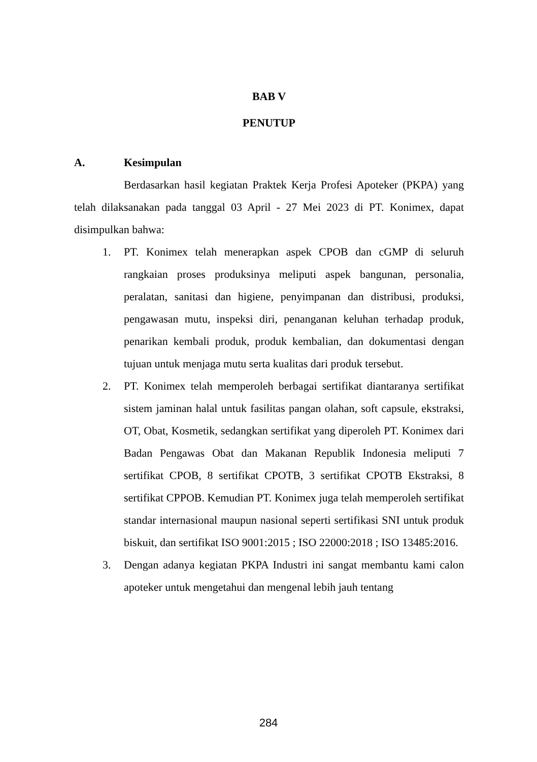BAB V
PENUTUP
A. Kesimpulan
Berdasarkan hasil kegiatan Praktek Kerja Profesi Apoteker (PKPA) yang telah dilaksanakan pada tanggal 03 April - 27 Mei 2023 di PT. Konimex, dapat disimpulkan bahwa:
1. PT. Konimex telah menerapkan aspek CPOB dan cGMP di seluruh rangkaian proses produksinya meliputi aspek bangunan, personalia, peralatan, sanitasi dan higiene, penyimpanan dan distribusi, produksi, pengawasan mutu, inspeksi diri, penanganan keluhan terhadap produk, penarikan kembali produk, produk kembalian, dan dokumentasi dengan tujuan untuk menjaga mutu serta kualitas dari produk tersebut.
2. PT. Konimex telah memperoleh berbagai sertifikat diantaranya sertifikat sistem jaminan halal untuk fasilitas pangan olahan, soft capsule, ekstraksi, OT, Obat, Kosmetik, sedangkan sertifikat yang diperoleh PT. Konimex dari Badan Pengawas Obat dan Makanan Republik Indonesia meliputi 7 sertifikat CPOB, 8 sertifikat CPOTB, 3 sertifikat CPOTB Ekstraksi, 8 sertifikat CPPOB. Kemudian PT. Konimex juga telah memperoleh sertifikat standar internasional maupun nasional seperti sertifikasi SNI untuk produk biskuit, dan sertifikat ISO 9001:2015 ; ISO 22000:2018 ; ISO 13485:2016.
3. Dengan adanya kegiatan PKPA Industri ini sangat membantu kami calon apoteker untuk mengetahui dan mengenal lebih jauh tentang
284